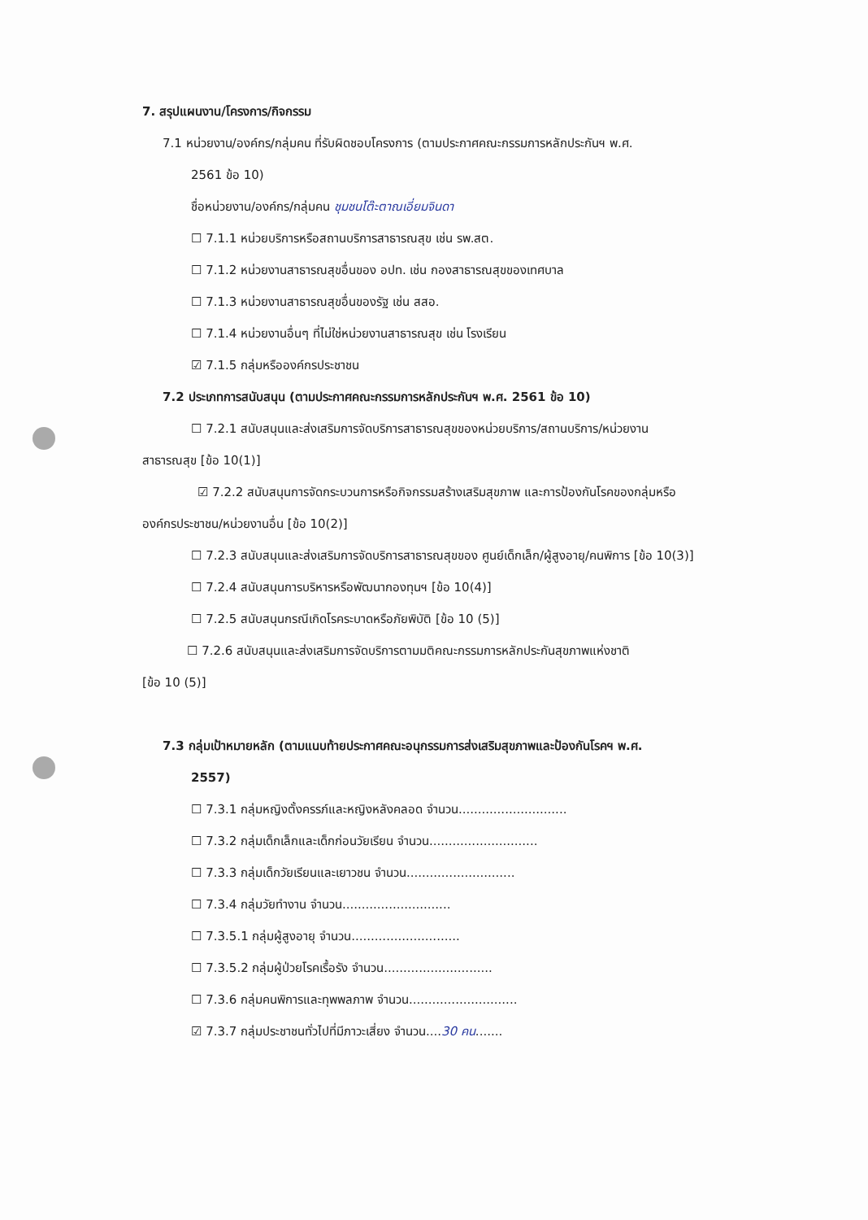7. สรุปแผนงาน/โครงการ/กิจกรรม
7.1 หน่วยงาน/องค์กร/กลุ่มคน ที่รับผิดชอบโครงการ (ตามประกาศคณะกรรมการหลักประกันฯ พ.ศ.
2561 ข้อ 10)
ชื่อหน่วยงาน/องค์กร/กลุ่มคน ชุมชนโต๊ะตาณเอี่ยมจินดา
☐ 7.1.1 หน่วยบริการหรือสถานบริการสาธารณสุข เช่น รพ.สต.
☐ 7.1.2 หน่วยงานสาธารณสุขอื่นของ อปท. เช่น กองสาธารณสุขของเทศบาล
☐ 7.1.3 หน่วยงานสาธารณสุขอื่นของรัฐ เช่น สสอ.
☐ 7.1.4 หน่วยงานอื่นๆ ที่ไม่ใช่หน่วยงานสาธารณสุข เช่น โรงเรียน
☑ 7.1.5 กลุ่มหรือองค์กรประชาชน
7.2 ประเภทการสนับสนุน (ตามประกาศคณะกรรมการหลักประกันฯ พ.ศ. 2561 ข้อ 10)
☐ 7.2.1 สนับสนุนและส่งเสริมการจัดบริการสาธารณสุขของหน่วยบริการ/สถานบริการ/หน่วยงาน
สาธารณสุข [ข้อ 10(1)]
☑ 7.2.2 สนับสนุนการจัดกระบวนการหรือกิจกรรมสร้างเสริมสุขภาพ และการป้องกันโรคของกลุ่มหรือ
องค์กรประชาชน/หน่วยงานอื่น [ข้อ 10(2)]
☐ 7.2.3 สนับสนุนและส่งเสริมการจัดบริการสาธารณสุขของ ศูนย์เด็กเล็ก/ผู้สูงอายุ/คนพิการ [ข้อ 10(3)]
☐ 7.2.4 สนับสนุนการบริหารหรือพัฒนากองทุนฯ [ข้อ 10(4)]
☐ 7.2.5 สนับสนุนกรณีเกิดโรคระบาดหรือภัยพิบัติ [ข้อ 10 (5)]
☐ 7.2.6 สนับสนุนและส่งเสริมการจัดบริการตามมติคณะกรรมการหลักประกันสุขภาพแห่งชาติ
[ข้อ 10 (5)]
7.3 กลุ่มเป้าหมายหลัก (ตามแนบท้ายประกาศคณะอนุกรรมการส่งเสริมสุขภาพและป้องกันโรคฯ พ.ศ.
2557)
☐ 7.3.1 กลุ่มหญิงตั้งครรภ์และหญิงหลังคลอด จำนวน............................
☐ 7.3.2 กลุ่มเด็กเล็กและเด็กก่อนวัยเรียน จำนวน............................
☐ 7.3.3 กลุ่มเด็กวัยเรียนและเยาวชน จำนวน............................
☐ 7.3.4 กลุ่มวัยทำงาน จำนวน............................
☐ 7.3.5.1 กลุ่มผู้สูงอายุ จำนวน............................
☐ 7.3.5.2 กลุ่มผู้ป่วยโรคเรื้อรัง จำนวน............................
☐ 7.3.6 กลุ่มคนพิการและทุพพลภาพ จำนวน............................
☑ 7.3.7 กลุ่มประชาชนทั่วไปที่มีภาวะเสี่ยง จำนวน....30 คน.......